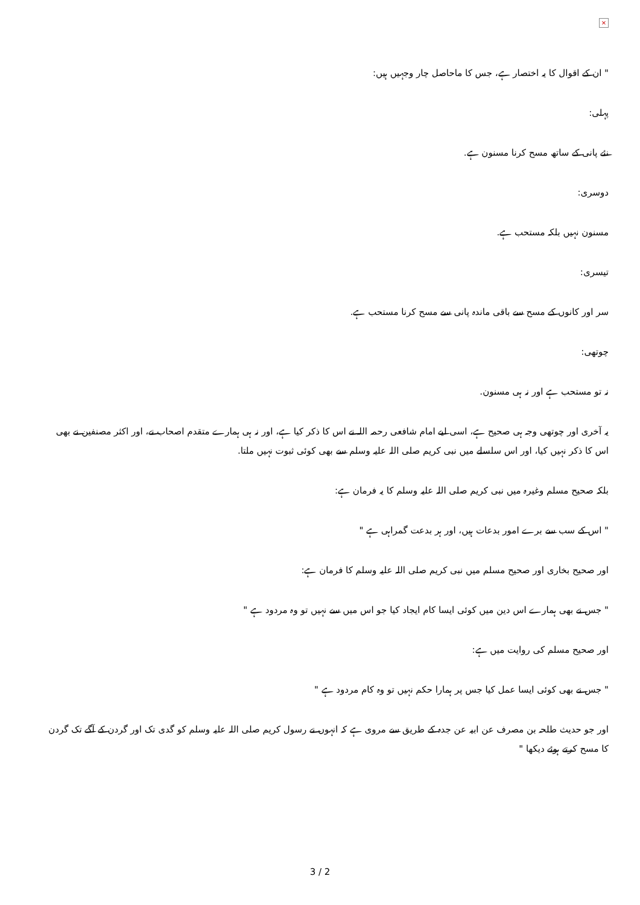×
" ان کے اقوال کا یہ اختصار ہے، جس کا ماحاصل چار وجہیں ہیں:
پہلی:
نئے پانی کے ساتھ مسح کرنا مسنون ہے.
دوسری:
مسنون نہیں بلکہ مستحب ہے.
تیسری:
سر اور کانوں کے مسح سے باقی ماندہ پانی سے مسح کرنا مستحب ہے.
چوتھی:
نہ تو مستحب ہے اور نہ ہی مسنون.
یہ آخری اور چوتھی وجہ ہی صحیح ہے، اسی لیے امام شافعی رحمہ اللہ نے اس کا ذکر کیا ہے، اور نہ ہی ہمارے متقدم اصحاب نے، اور اکثر مصنفین نے بھی اس کا ذکر نہیں کیا، اور اس سلسلے میں نبی کریم صلی اللہ علیہ وسلم سے بھی کوئی ثبوت نہیں ملتا.
بلکہ صحیح مسلم وغیرہ میں نبی کریم صلی اللہ علیہ وسلم کا یہ فرمان ہے:
" اس کے سب سے برے امور بدعات ہیں، اور ہر بدعت گمراہی ہے "
اور صحیح بخاری اور صحیح مسلم میں نبی کریم صلی اللہ علیہ وسلم کا فرمان ہے:
" جس نے بھی ہمارے اس دین میں کوئی ایسا کام ایجاد کیا جو اس میں سے نہیں تو وہ مردود ہے "
اور صحیح مسلم کی روایت میں ہے:
" جس نے بھی کوئی ایسا عمل کیا جس پر ہمارا حکم نہیں تو وہ کام مردود ہے "
اور جو حدیث طلحہ بن مصرف عن ابیہ عن جدہ کے طریق سے مروی ہے کہ انہوں نے رسول کریم صلی اللہ علیہ وسلم کو گدی تک اور گردن کے آگے تک گردن کا مسح کرتے ہوئے دیکھا "
3 / 2